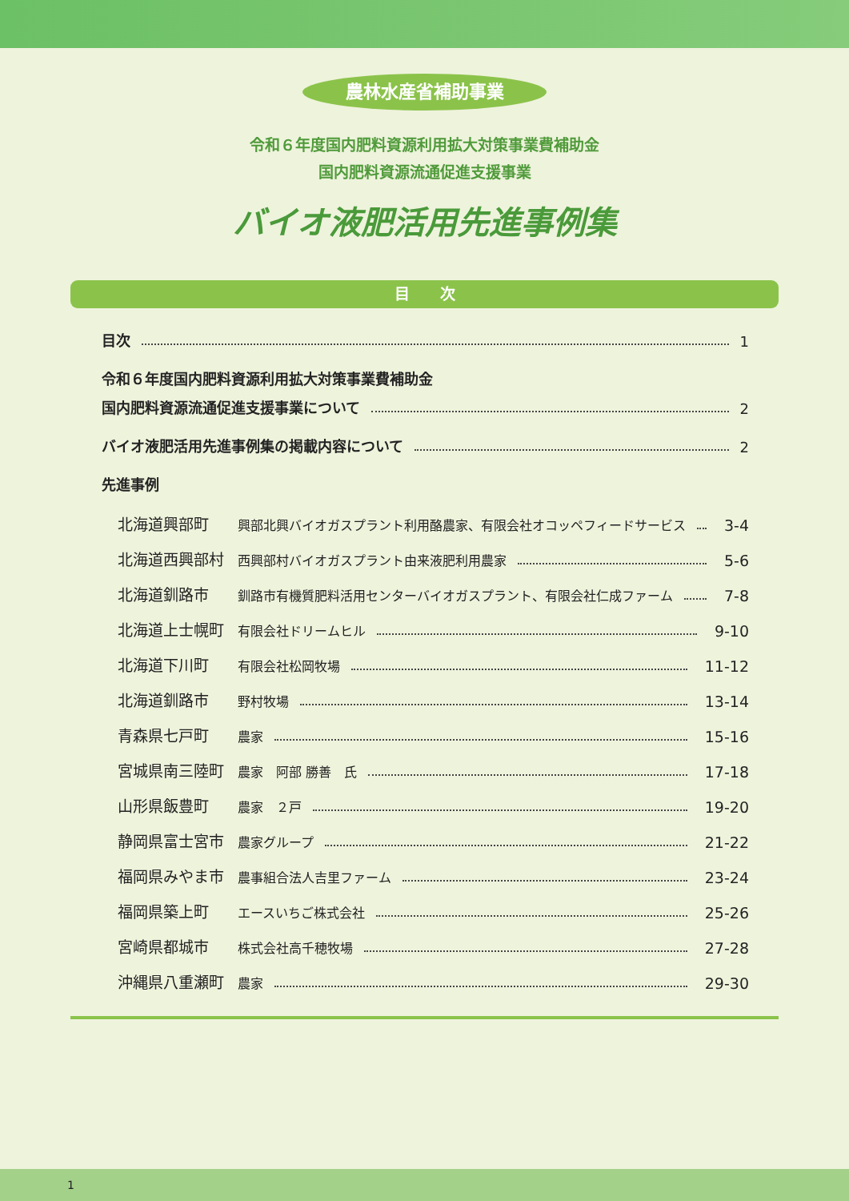農林水産省補助事業
令和６年度国内肥料資源利用拡大対策事業費補助金
国内肥料資源流通促進支援事業
バイオ液肥活用先進事例集
目　　次
目次 1
令和６年度国内肥料資源利用拡大対策事業費補助金
国内肥料資源流通促進支援事業について 2
バイオ液肥活用先進事例集の掲載内容について 2
先進事例
北海道興部町 興部北興バイオガスプラント利用酪農家、有限会社オコッペフィードサービス 3-4
北海道西興部村 西興部村バイオガスプラント由来液肥利用農家 5-6
北海道釧路市 釧路市有機質肥料活用センターバイオガスプラント、有限会社仁成ファーム 7-8
北海道上士幌町 有限会社ドリームヒル 9-10
北海道下川町 有限会社松岡牧場 11-12
北海道釧路市 野村牧場 13-14
青森県七戸町 農家 15-16
宮城県南三陸町 農家　阿部 勝善　氏 17-18
山形県飯豊町 農家　２戸 19-20
静岡県富士宮市 農家グループ 21-22
福岡県みやま市 農事組合法人吉里ファーム 23-24
福岡県築上町 エースいちご株式会社 25-26
宮崎県都城市 株式会社高千穂牧場 27-28
沖縄県八重瀬町 農家 29-30
1